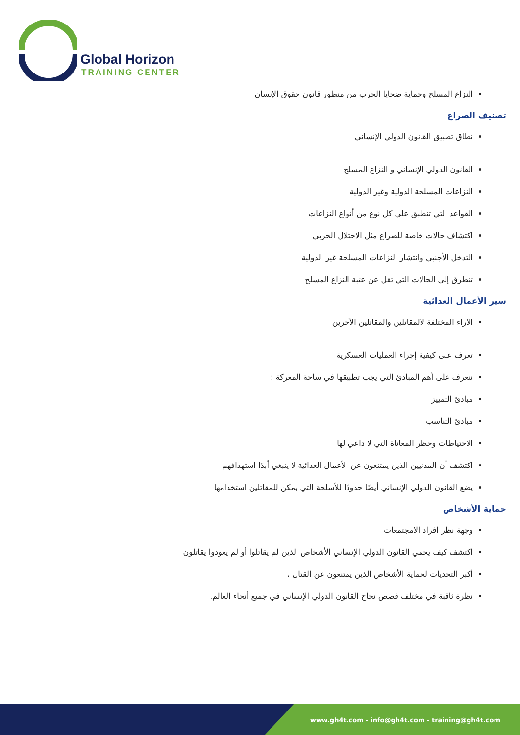Global Horizon
TRAINING CENTER
النزاع المسلح وحماية ضحايا الحرب من منظور قانون حقوق الإنسان
تصنيف الصراع
نطاق تطبيق القانون الدولي الإنساني
القانون الدولي الإنساني و النزاع المسلح
النزاعات المسلحة الدولية وغير الدولية
القواعد التي تنطبق على كل نوع من أنواع النزاعات
اكتشاف حالات خاصة للصراع مثل الاحتلال الحربي
التدخل الأجنبي وانتشار النزاعات المسلحة غير الدولية
تتطرق إلى الحالات التي تقل عن عتبة النزاع المسلح
سير الأعمال العدائية
الاراء المختلفة لالمقاتلين والمقاتلين الآخرين
تعرف على كيفية إجراء العمليات العسكرية
نتعرف على أهم المبادئ التي يجب تطبيقها في ساحة المعركة :
مبادئ التمييز
مبادئ التناسب
الاحتياطات وحظر المعاناة التي لا داعي لها
اكتشف أن المدنيين الذين يمتنعون عن الأعمال العدائية لا ينبغي أبدًا استهدافهم
يضع القانون الدولي الإنساني أيضًا حدودًا للأسلحة التي يمكن للمقاتلين استخدامها
حماية الأشخاص
وجهة نظر افراد الامجتمعات
اكتشف كيف يحمي القانون الدولي الإنساني الأشخاص الذين لم يقاتلوا أو لم يعودوا يقاتلون
أكبر التحديات لحماية الأشخاص الذين يمتنعون عن القتال ،
نظرة ثاقبة في مختلف قصص نجاح القانون الدولي الإنساني في جميع أنحاء العالم.
www.gh4t.com - info@gh4t.com - training@gh4t.com